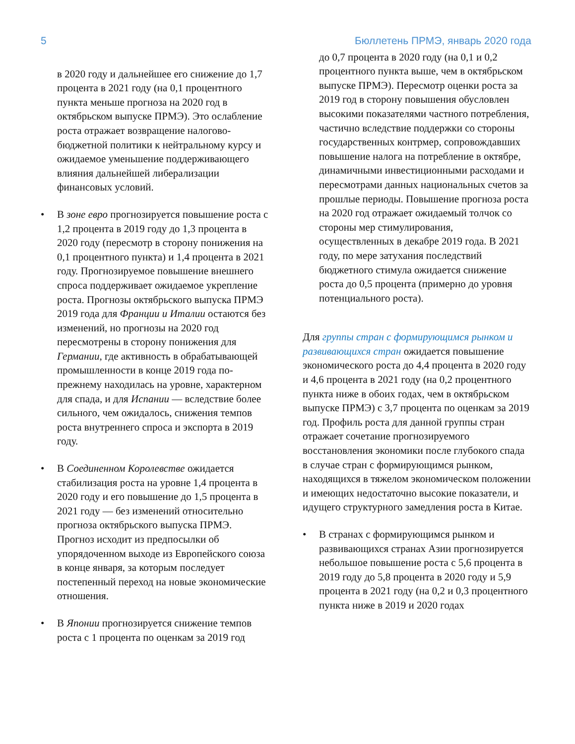5 Бюллетень ПРМЭ, январь 2020 года
в 2020 году и дальнейшее его снижение до 1,7 процента в 2021 году (на 0,1 процентного пункта меньше прогноза на 2020 год в октябрьском выпуске ПРМЭ). Это ослабление роста отражает возвращение налогово-бюджетной политики к нейтральному курсу и ожидаемое уменьшение поддерживающего влияния дальнейшей либерализации финансовых условий.
• В зоне евро прогнозируется повышение роста с 1,2 процента в 2019 году до 1,3 процента в 2020 году (пересмотр в сторону понижения на 0,1 процентного пункта) и 1,4 процента в 2021 году. Прогнозируемое повышение внешнего спроса поддерживает ожидаемое укрепление роста. Прогнозы октябрьского выпуска ПРМЭ 2019 года для Франции и Италии остаются без изменений, но прогнозы на 2020 год пересмотрены в сторону понижения для Германии, где активность в обрабатывающей промышленности в конце 2019 года по-прежнему находилась на уровне, характерном для спада, и для Испании — вследствие более сильного, чем ожидалось, снижения темпов роста внутреннего спроса и экспорта в 2019 году.
• В Соединенном Королевстве ожидается стабилизация роста на уровне 1,4 процента в 2020 году и его повышение до 1,5 процента в 2021 году — без изменений относительно прогноза октябрьского выпуска ПРМЭ. Прогноз исходит из предпосылки об упорядоченном выходе из Европейского союза в конце января, за которым последует постепенный переход на новые экономические отношения.
• В Японии прогнозируется снижение темпов роста с 1 процента по оценкам за 2019 год
до 0,7 процента в 2020 году (на 0,1 и 0,2 процентного пункта выше, чем в октябрьском выпуске ПРМЭ). Пересмотр оценки роста за 2019 год в сторону повышения обусловлен высокими показателями частного потребления, частично вследствие поддержки со стороны государственных контрмер, сопровождавших повышение налога на потребление в октябре, динамичными инвестиционными расходами и пересмотрами данных национальных счетов за прошлые периоды. Повышение прогноза роста на 2020 год отражает ожидаемый толчок со стороны мер стимулирования, осуществленных в декабре 2019 года. В 2021 году, по мере затухания последствий бюджетного стимула ожидается снижение роста до 0,5 процента (примерно до уровня потенциального роста).
Для группы стран с формирующимся рынком и развивающихся стран ожидается повышение экономического роста до 4,4 процента в 2020 году и 4,6 процента в 2021 году (на 0,2 процентного пункта ниже в обоих годах, чем в октябрьском выпуске ПРМЭ) с 3,7 процента по оценкам за 2019 год. Профиль роста для данной группы стран отражает сочетание прогнозируемого восстановления экономики после глубокого спада в случае стран с формирующимся рынком, находящихся в тяжелом экономическом положении и имеющих недостаточно высокие показатели, и идущего структурного замедления роста в Китае.
• В странах с формирующимся рынком и развивающихся странах Азии прогнозируется небольшое повышение роста с 5,6 процента в 2019 году до 5,8 процента в 2020 году и 5,9 процента в 2021 году (на 0,2 и 0,3 процентного пункта ниже в 2019 и 2020 годах